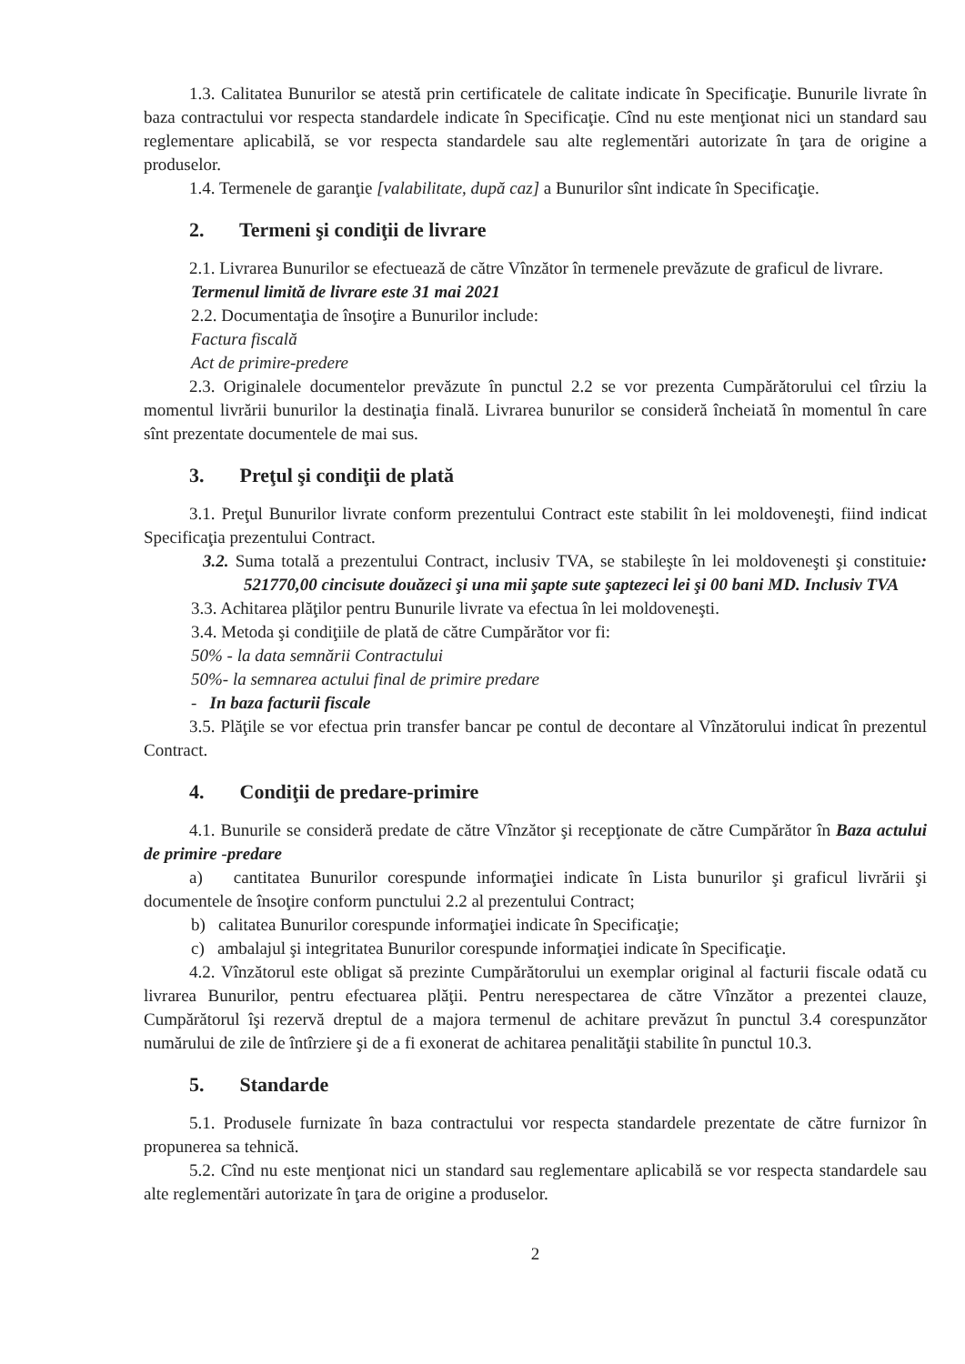1.3. Calitatea Bunurilor se atestă prin certificatele de calitate indicate în Specificaţie. Bunurile livrate în baza contractului vor respecta standardele indicate în Specificaţie. Cînd nu este menţionat nici un standard sau reglementare aplicabilă, se vor respecta standardele sau alte reglementări autorizate în ţara de origine a produselor.
1.4. Termenele de garanţie [valabilitate, după caz] a Bunurilor sînt indicate în Specificaţie.
2. Termeni şi condiţii de livrare
2.1. Livrarea Bunurilor se efectuează de către Vînzător în termenele prevăzute de graficul de livrare.
Termenul limită de livrare este 31 mai 2021
2.2. Documentaţia de însoţire a Bunurilor include:
Factura fiscală
Act de primire-predere
2.3. Originalele documentelor prevăzute în punctul 2.2 se vor prezenta Cumpărătorului cel tîrziu la momentul livrării bunurilor la destinaţia finală. Livrarea bunurilor se consideră încheiată în momentul în care sînt prezentate documentele de mai sus.
3. Preţul şi condiţii de plată
3.1. Preţul Bunurilor livrate conform prezentului Contract este stabilit în lei moldoveneşti, fiind indicat Specificaţia prezentului Contract.
3.2. Suma totală a prezentului Contract, inclusiv TVA, se stabileşte în lei moldoveneşti şi constituie: 521770,00 cincisute douăzeci şi una mii şapte sute şaptezeci lei şi 00 bani MD. Inclusiv TVA
3.3. Achitarea plăţilor pentru Bunurile livrate va efectua în lei moldoveneşti.
3.4. Metoda şi condiţiile de plată de către Cumpărător vor fi:
50% - la data semnării Contractului
50%- la semnarea actului final de primire predare
- In baza facturii fiscale
3.5. Plăţile se vor efectua prin transfer bancar pe contul de decontare al Vînzătorului indicat în prezentul Contract.
4. Condiţii de predare-primire
4.1. Bunurile se consideră predate de către Vînzător şi recepţionate de către Cumpărător în Baza actului de primire -predare
a) cantitatea Bunurilor corespunde informaţiei indicate în Lista bunurilor şi graficul livrării şi documentele de însoţire conform punctului 2.2 al prezentului Contract;
b) calitatea Bunurilor corespunde informaţiei indicate în Specificaţie;
c) ambalajul şi integritatea Bunurilor corespunde informaţiei indicate în Specificaţie.
4.2. Vînzătorul este obligat să prezinte Cumpărătorului un exemplar original al facturii fiscale odată cu livrarea Bunurilor, pentru efectuarea plăţii. Pentru nerespectarea de către Vînzător a prezentei clauze, Cumpărătorul îşi rezervă dreptul de a majora termenul de achitare prevăzut în punctul 3.4 corespunzător numărului de zile de întîrziere şi de a fi exonerat de achitarea penalităţii stabilite în punctul 10.3.
5. Standarde
5.1. Produsele furnizate în baza contractului vor respecta standardele prezentate de către furnizor în propunerea sa tehnică.
5.2. Cînd nu este menţionat nici un standard sau reglementare aplicabilă se vor respecta standardele sau alte reglementări autorizate în ţara de origine a produselor.
2